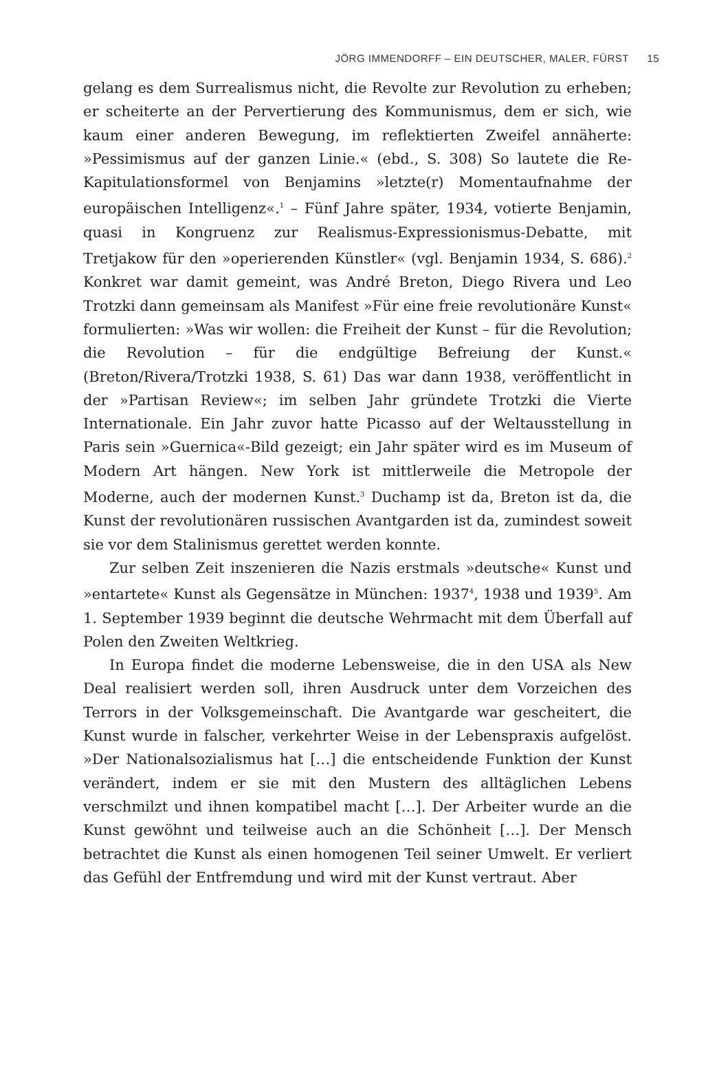JÖRG IMMENDORFF – EIN DEUTSCHER, MALER, FÜRST 15
gelang es dem Surrealismus nicht, die Revolte zur Revolution zu erheben; er scheiterte an der Pervertierung des Kommunismus, dem er sich, wie kaum einer anderen Bewegung, im reflektierten Zweifel annäherte: »Pessimismus auf der ganzen Linie.« (ebd., S. 308) So lautete die Re-Kapitulationsformel von Benjamins »letzte(r) Momentaufnahme der europäischen Intelligenz«.<sup>1</sup> – Fünf Jahre später, 1934, votierte Benjamin, quasi in Kongruenz zur Realismus-Expressionismus-Debatte, mit Tretjakow für den »operierenden Künstler« (vgl. Benjamin 1934, S. 686).<sup>2</sup> Konkret war damit gemeint, was André Breton, Diego Rivera und Leo Trotzki dann gemeinsam als Manifest »Für eine freie revolutionäre Kunst« formulierten: »Was wir wollen: die Freiheit der Kunst – für die Revolution; die Revolution – für die endgültige Befreiung der Kunst.« (Breton/Rivera/Trotzki 1938, S. 61) Das war dann 1938, veröffentlicht in der »Partisan Review«; im selben Jahr gründete Trotzki die Vierte Internationale. Ein Jahr zuvor hatte Picasso auf der Weltausstellung in Paris sein »Guernica«-Bild gezeigt; ein Jahr später wird es im Museum of Modern Art hängen. New York ist mittlerweile die Metropole der Moderne, auch der modernen Kunst.<sup>3</sup> Duchamp ist da, Breton ist da, die Kunst der revolutionären russischen Avantgarden ist da, zumindest soweit sie vor dem Stalinismus gerettet werden konnte.
Zur selben Zeit inszenieren die Nazis erstmals »deutsche« Kunst und »entartete« Kunst als Gegensätze in München: 1937<sup>4</sup>, 1938 und 1939<sup>5</sup>. Am 1. September 1939 beginnt die deutsche Wehrmacht mit dem Überfall auf Polen den Zweiten Weltkrieg.
In Europa findet die moderne Lebensweise, die in den USA als New Deal realisiert werden soll, ihren Ausdruck unter dem Vorzeichen des Terrors in der Volksgemeinschaft. Die Avantgarde war gescheitert, die Kunst wurde in falscher, verkehrter Weise in der Lebenspraxis aufgelöst. »Der Nationalsozialismus hat […] die entscheidende Funktion der Kunst verändert, indem er sie mit den Mustern des alltäglichen Lebens verschmilzt und ihnen kompatibel macht […]. Der Arbeiter wurde an die Kunst gewöhnt und teilweise auch an die Schönheit […]. Der Mensch betrachtet die Kunst als einen homogenen Teil seiner Umwelt. Er verliert das Gefühl der Entfremdung und wird mit der Kunst vertraut. Aber